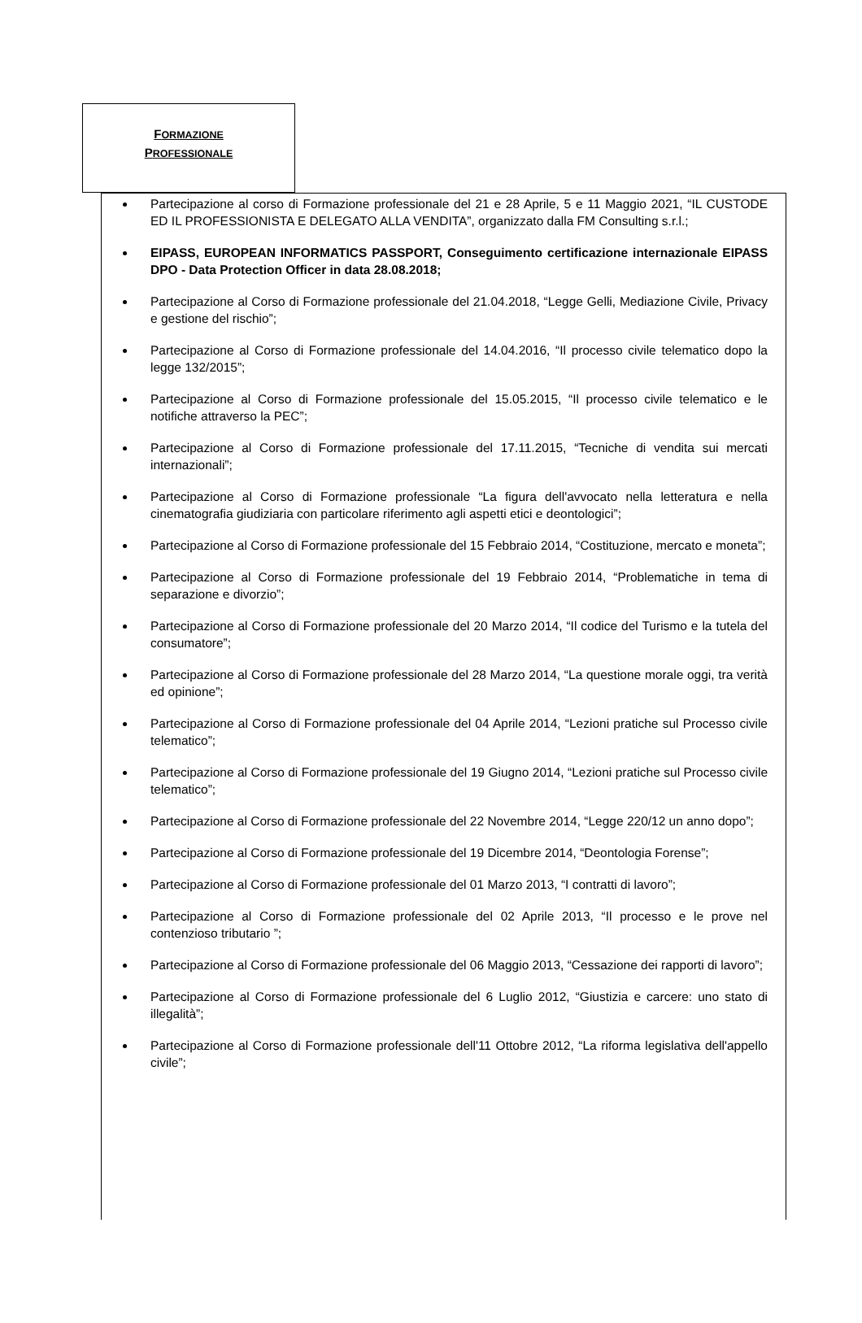FORMAZIONE
PROFESSIONALE
Partecipazione al corso di Formazione professionale del 21 e 28 Aprile, 5 e 11 Maggio 2021, “IL CUSTODE ED IL PROFESSIONISTA E DELEGATO ALLA VENDITA”, organizzato dalla FM Consulting s.r.l.;
EIPASS, EUROPEAN INFORMATICS PASSPORT, Conseguimento certificazione internazionale EIPASS DPO - Data Protection Officer in data 28.08.2018;
Partecipazione al Corso di Formazione professionale del 21.04.2018, “Legge Gelli, Mediazione Civile, Privacy e gestione del rischio”;
Partecipazione al Corso di Formazione professionale del 14.04.2016, “Il processo civile telematico dopo la legge 132/2015”;
Partecipazione al Corso di Formazione professionale del 15.05.2015, “Il processo civile telematico e le notifiche attraverso la PEC”;
Partecipazione al Corso di Formazione professionale del 17.11.2015, “Tecniche di vendita sui mercati internazionali”;
Partecipazione al Corso di Formazione professionale “La figura dell'avvocato nella letteratura e nella cinematografia giudiziaria con particolare riferimento agli aspetti etici e deontologici”;
Partecipazione al Corso di Formazione professionale del 15 Febbraio 2014, “Costituzione, mercato e moneta”;
Partecipazione al Corso di Formazione professionale del 19 Febbraio 2014, “Problematiche in tema di separazione e divorzio”;
Partecipazione al Corso di Formazione professionale del 20 Marzo 2014, “Il codice del Turismo e la tutela del consumatore”;
Partecipazione al Corso di Formazione professionale del 28 Marzo 2014, “La questione morale oggi, tra verità ed opinione”;
Partecipazione al Corso di Formazione professionale del 04 Aprile 2014, “Lezioni pratiche sul Processo civile telematico”;
Partecipazione al Corso di Formazione professionale del 19 Giugno 2014, “Lezioni pratiche sul Processo civile telematico”;
Partecipazione al Corso di Formazione professionale del 22 Novembre 2014, “Legge 220/12 un anno dopo”;
Partecipazione al Corso di Formazione professionale del 19 Dicembre 2014, “Deontologia Forense”;
Partecipazione al Corso di Formazione professionale del 01 Marzo 2013, “I contratti di lavoro”;
Partecipazione al Corso di Formazione professionale del 02 Aprile 2013, “Il processo e le prove nel contenzioso tributario ”;
Partecipazione al Corso di Formazione professionale del 06 Maggio 2013, “Cessazione dei rapporti di lavoro”;
Partecipazione al Corso di Formazione professionale del 6 Luglio 2012, “Giustizia e carcere: uno stato di illegalità”;
Partecipazione al Corso di Formazione professionale dell'11 Ottobre 2012, “La riforma legislativa dell'appello civile”;